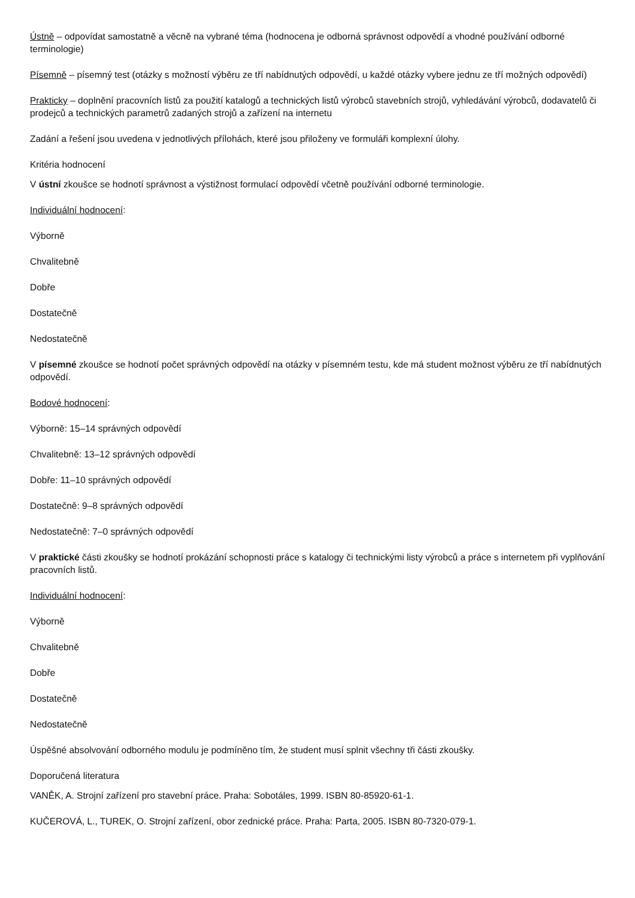Ústně – odpovídat samostatně a věcně na vybrané téma (hodnocena je odborná správnost odpovědí a vhodné používání odborné terminologie)
Písemně – písemný test (otázky s možností výběru ze tří nabídnutých odpovědí, u každé otázky vybere jednu ze tří možných odpovědí)
Prakticky – doplnění pracovních listů za použití katalogů a technických listů výrobců stavebních strojů, vyhledávání výrobců, dodavatelů či prodejců a technických parametrů zadaných strojů a zařízení na internetu
Zadání a řešení jsou uvedena v jednotlivých přílohách, které jsou přiloženy ve formuláři komplexní úlohy.
Kritéria hodnocení
V ústní zkoušce se hodnotí správnost a výstižnost formulací odpovědí včetně používání odborné terminologie.
Individuální hodnocení:
Výborně
Chvalitebně
Dobře
Dostatečně
Nedostatečně
V písemné zkoušce se hodnotí počet správných odpovědí na otázky v písemném testu, kde má student možnost výběru ze tří nabídnutých odpovědí.
Bodové hodnocení:
Výborně: 15–14 správných odpovědí
Chvalitebně: 13–12 správných odpovědí
Dobře: 11–10 správných odpovědí
Dostatečně: 9–8 správných odpovědí
Nedostatečně: 7–0 správných odpovědí
V praktické části zkoušky se hodnotí prokázání schopnosti práce s katalogy či technickými listy výrobců a práce s internetem při vyplňování pracovních listů.
Individuální hodnocení:
Výborně
Chvalitebně
Dobře
Dostatečně
Nedostatečně
Úspěšné absolvování odborného modulu je podmíněno tím, že student musí splnit všechny tři části zkoušky.
Doporučená literatura
VANĚK, A. Strojní zařízení pro stavební práce. Praha: Sobotáles, 1999. ISBN 80-85920-61-1.
KUČEROVÁ, L., TUREK, O. Strojní zařízení, obor zednické práce. Praha: Parta, 2005. ISBN 80-7320-079-1.